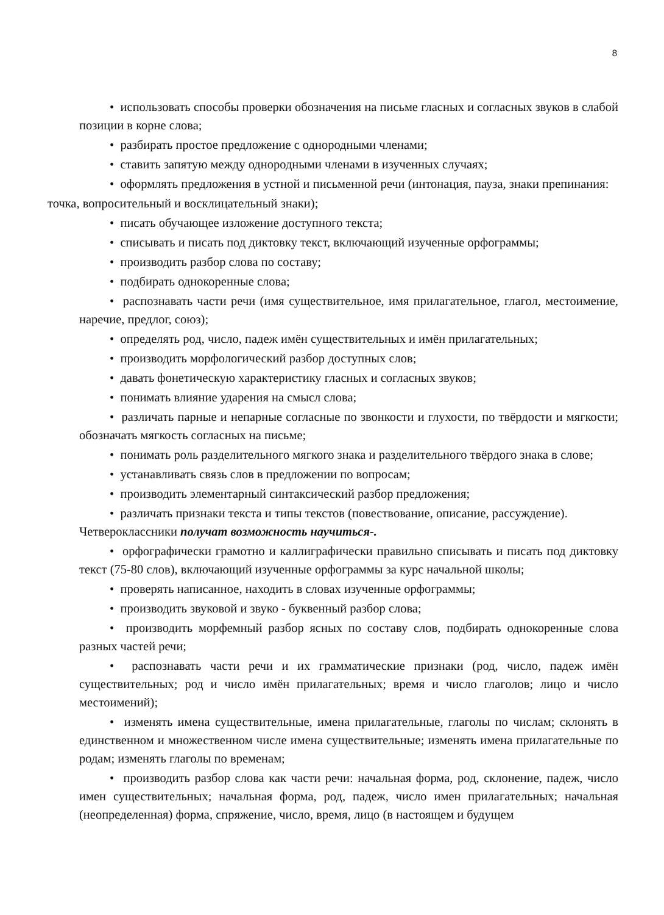8
• использовать способы проверки обозначения на письме гласных и согласных звуков в слабой позиции в корне слова;
• разбирать простое предложение с однородными членами;
• ставить запятую между однородными членами в изученных случаях;
• оформлять предложения в устной и письменной речи (интонация, пауза, знаки препинания:
точка, вопросительный и восклицательный знаки);
• писать обучающее изложение доступного текста;
• списывать и писать под диктовку текст, включающий изученные орфограммы;
• производить разбор слова по составу;
• подбирать однокоренные слова;
• распознавать части речи (имя существительное, имя прилагательное, глагол, местоимение, наречие, предлог, союз);
• определять род, число, падеж имён существительных и имён прилагательных;
• производить морфологический разбор доступных слов;
• давать фонетическую характеристику гласных и согласных звуков;
• понимать влияние ударения на смысл слова;
• различать парные и непарные согласные по звонкости и глухости, по твёрдости и мягкости; обозначать мягкость согласных на письме;
• понимать роль разделительного мягкого знака и разделительного твёрдого знака в слове;
• устанавливать связь слов в предложении по вопросам;
• производить элементарный синтаксический разбор предложения;
• различать признаки текста и типы текстов (повествование, описание, рассуждение).
Четвероклассники получат возможность научиться-.
• орфографически грамотно и каллиграфически правильно списывать и писать под диктовку текст (75-80 слов), включающий изученные орфограммы за курс начальной школы;
• проверять написанное, находить в словах изученные орфограммы;
• производить звуковой и звуко - буквенный разбор слова;
• производить морфемный разбор ясных по составу слов, подбирать однокоренные слова разных частей речи;
• распознавать части речи и их грамматические признаки (род, число, падеж имён существительных; род и число имён прилагательных; время и число глаголов; лицо и число местоимений);
• изменять имена существительные, имена прилагательные, глаголы по числам; склонять в единственном и множественном числе имена существительные; изменять имена прилагательные по родам; изменять глаголы по временам;
• производить разбор слова как части речи: начальная форма, род, склонение, падеж, число имен существительных; начальная форма, род, падеж, число имен прилагательных; начальная (неопределенная) форма, спряжение, число, время, лицо (в настоящем и будущем